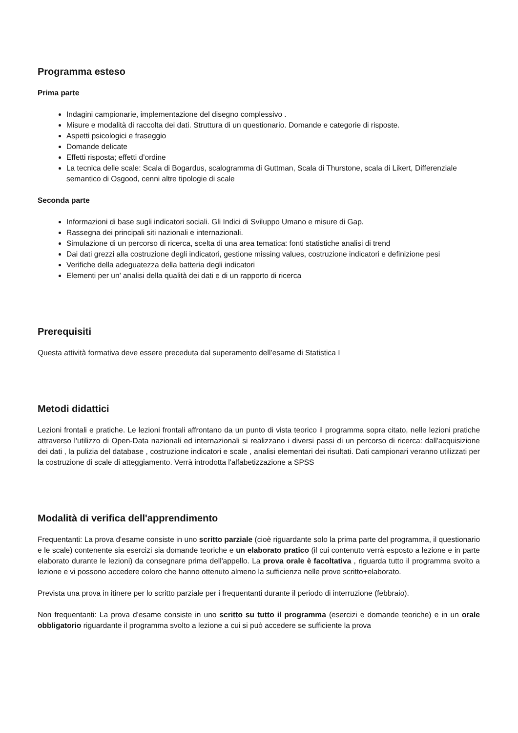Programma esteso
Prima parte
Indagini campionarie, implementazione del disegno complessivo .
Misure e modalità di raccolta dei dati. Struttura di un questionario. Domande e categorie di risposte.
Aspetti psicologici e fraseggio
Domande delicate
Effetti risposta; effetti d’ordine
La tecnica delle scale: Scala di Bogardus, scalogramma di Guttman, Scala di Thurstone, scala di Likert, Differenziale semantico di Osgood, cenni altre tipologie di scale
Seconda parte
Informazioni di base sugli indicatori sociali. Gli Indici di Sviluppo Umano e misure di Gap.
Rassegna dei principali siti nazionali e internazionali.
Simulazione di un percorso di ricerca, scelta di una area tematica: fonti statistiche analisi di trend
Dai dati grezzi alla costruzione degli indicatori, gestione missing values, costruzione indicatori e definizione pesi
Verifiche della adeguatezza della batteria degli indicatori
Elementi per un’ analisi della qualità dei dati e di un rapporto di ricerca
Prerequisiti
Questa attività formativa deve essere preceduta dal superamento dell’esame di Statistica I
Metodi didattici
Lezioni frontali e pratiche. Le lezioni frontali affrontano da un punto di vista teorico il programma sopra citato, nelle lezioni pratiche attraverso l'utilizzo di Open-Data nazionali ed internazionali si realizzano i diversi passi di un percorso di ricerca: dall'acquisizione dei dati , la pulizia del database , costruzione indicatori e scale , analisi elementari dei risultati. Dati campionari veranno utilizzati per la costruzione di scale di atteggiamento. Verrà introdotta l'alfabetizzazione a SPSS
Modalità di verifica dell'apprendimento
Frequentanti: La prova d'esame consiste in uno scritto parziale (cioè riguardante solo la prima parte del programma, il questionario e le scale) contenente sia esercizi sia domande teoriche e un elaborato pratico (il cui contenuto verrà esposto a lezione e in parte elaborato durante le lezioni) da consegnare prima dell'appello. La prova orale è facoltativa , riguarda tutto il programma svolto a lezione e vi possono accedere coloro che hanno ottenuto almeno la sufficienza nelle prove scritto+elaborato.
Prevista una prova in itinere per lo scritto parziale per i frequentanti durante il periodo di interruzione (febbraio).
Non frequentanti: La prova d'esame consiste in uno scritto su tutto il programma (esercizi e domande teoriche) e in un orale obbligatorio riguardante il programma svolto a lezione a cui si può accedere se sufficiente la prova